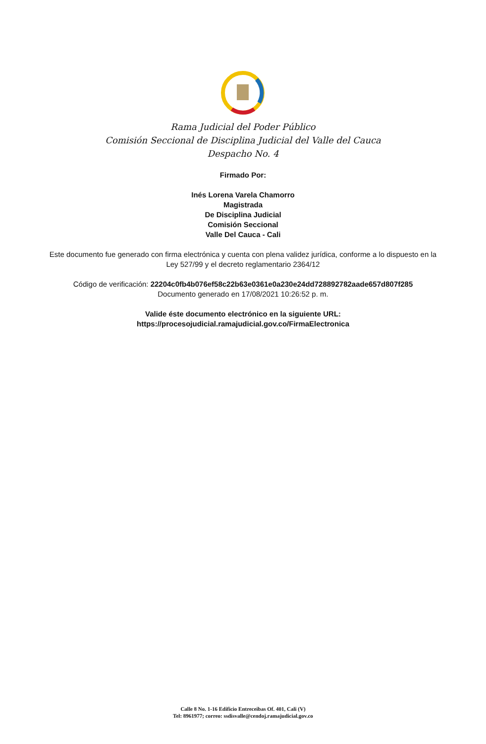Rama Judicial del Poder Público
Comisión Seccional de Disciplina Judicial del Valle del Cauca
Despacho No. 4
Firmado Por:
Inés Lorena Varela Chamorro
Magistrada
De Disciplina Judicial
Comisión Seccional
Valle Del Cauca - Cali
Este documento fue generado con firma electrónica y cuenta con plena validez jurídica, conforme a lo dispuesto en la Ley 527/99 y el decreto reglamentario 2364/12
Código de verificación: 22204c0fb4b076ef58c22b63e0361e0a230e24dd728892782aade657d807f285
Documento generado en 17/08/2021 10:26:52 p. m.
Valide éste documento electrónico en la siguiente URL:
https://procesojudicial.ramajudicial.gov.co/FirmaElectronica
Calle 8 No. 1-16 Edificio Entreceibas Of. 401, Cali (V)
Tel: 8961977; correo: ssdisvalle@cendoj.ramajudicial.gov.co